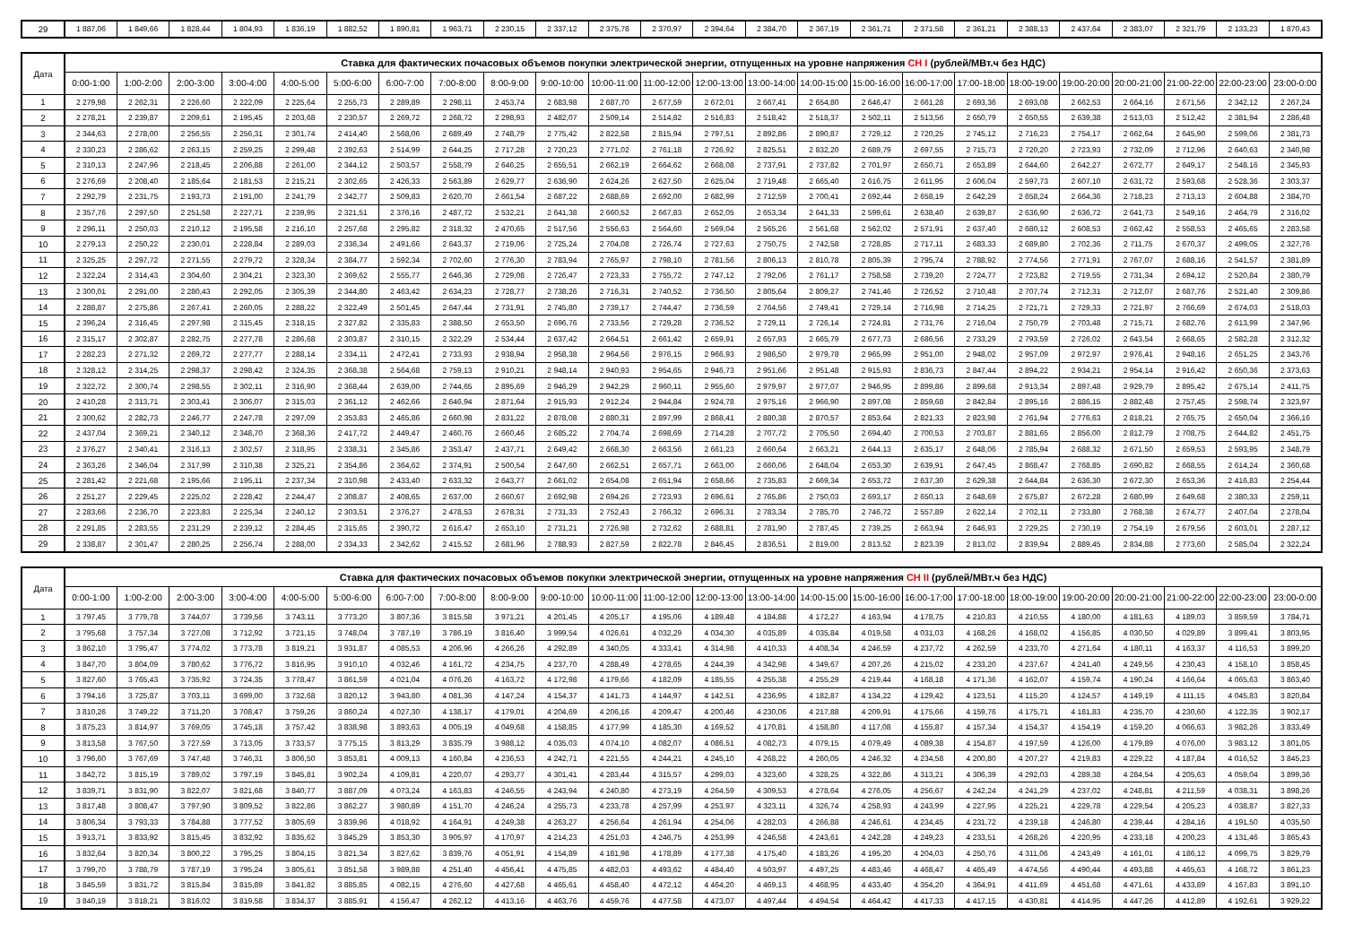| 29 | 1 887,06 | 1 849,66 | 1 828,44 | 1 804,93 | 1 836,19 | 1 882,52 | 1 890,81 | 1 963,71 | 2 230,15 | 2 337,12 | 2 375,78 | 2 370,97 | 2 394,64 | 2 384,70 | 2 367,19 | 2 361,71 | 2 371,58 | 2 361,21 | 2 388,13 | 2 437,64 | 2 383,07 | 2 321,79 | 2 133,23 | 1 870,43 |
| Дата | Ставка для фактических почасовых объемов покупки электрической энергии, отпущенных на уровне напряжения СН I (рублей/МВт.ч без НДС) | | | | | | | | | | | | | | | | | | | | | | | |
| --- | --- | --- | --- | --- | --- | --- | --- | --- | --- | --- | --- | --- | --- | --- | --- | --- | --- | --- | --- | --- | --- | --- | --- | --- |
| | 0:00-1:00 | 1:00-2:00 | 2:00-3:00 | 3:00-4:00 | 4:00-5:00 | 5:00-6:00 | 6:00-7:00 | 7:00-8:00 | 8:00-9:00 | 9:00-10:00 | 10:00-11:00 | 11:00-12:00 | 12:00-13:00 | 13:00-14:00 | 14:00-15:00 | 15:00-16:00 | 16:00-17:00 | 17:00-18:00 | 18:00-19:00 | 19:00-20:00 | 20:00-21:00 | 21:00-22:00 | 22:00-23:00 | 23:00-0:00 |
| 1 | 2 279,98 | 2 262,31 | 2 226,60 | 2 222,09 | 2 225,64 | 2 255,73 | 2 289,89 | 2 298,11 | 2 453,74 | 2 683,98 | 2 687,70 | 2 677,59 | 2 672,01 | 2 667,41 | 2 654,80 | 2 646,47 | 2 661,28 | 2 693,36 | 2 693,08 | 2 662,53 | 2 664,16 | 2 671,56 | 2 342,12 | 2 267,24 |
| 2 | 2 278,21 | 2 239,87 | 2 209,61 | 2 195,45 | 2 203,68 | 2 230,57 | 2 269,72 | 2 268,72 | 2 298,93 | 2 482,07 | 2 509,14 | 2 514,82 | 2 516,83 | 2 518,42 | 2 518,37 | 2 502,11 | 2 513,56 | 2 650,79 | 2 650,55 | 2 639,38 | 2 513,03 | 2 512,42 | 2 381,94 | 2 286,48 |
| 3 | 2 344,63 | 2 278,00 | 2 256,55 | 2 256,31 | 2 301,74 | 2 414,40 | 2 568,06 | 2 689,49 | 2 748,79 | 2 775,42 | 2 822,58 | 2 815,94 | 2 797,51 | 2 892,86 | 2 890,87 | 2 729,12 | 2 720,25 | 2 745,12 | 2 716,23 | 2 754,17 | 2 662,64 | 2 645,90 | 2 599,06 | 2 381,73 |
| 4 | 2 330,23 | 2 286,62 | 2 263,15 | 2 259,25 | 2 299,48 | 2 392,63 | 2 514,99 | 2 644,25 | 2 717,28 | 2 720,23 | 2 771,02 | 2 761,18 | 2 726,92 | 2 825,51 | 2 832,20 | 2 689,79 | 2 697,55 | 2 715,73 | 2 720,20 | 2 723,93 | 2 732,09 | 2 712,96 | 2 640,63 | 2 340,98 |
| 5 | 2 310,13 | 2 247,96 | 2 218,45 | 2 206,88 | 2 261,00 | 2 344,12 | 2 503,57 | 2 558,79 | 2 646,25 | 2 655,51 | 2 662,19 | 2 664,62 | 2 668,08 | 2 737,91 | 2 737,82 | 2 701,97 | 2 650,71 | 2 653,89 | 2 644,60 | 2 642,27 | 2 672,77 | 2 649,17 | 2 548,16 | 2 345,93 |
| 6 | 2 276,69 | 2 208,40 | 2 185,64 | 2 181,53 | 2 215,21 | 2 302,65 | 2 426,33 | 2 563,89 | 2 629,77 | 2 636,90 | 2 624,26 | 2 627,50 | 2 625,04 | 2 719,48 | 2 665,40 | 2 616,75 | 2 611,95 | 2 606,04 | 2 597,73 | 2 607,10 | 2 631,72 | 2 593,68 | 2 528,36 | 2 303,37 |
| 7 | 2 292,79 | 2 231,75 | 2 193,73 | 2 191,00 | 2 241,79 | 2 342,77 | 2 509,83 | 2 620,70 | 2 661,54 | 2 687,22 | 2 688,69 | 2 692,00 | 2 682,99 | 2 712,59 | 2 700,41 | 2 692,44 | 2 658,19 | 2 642,29 | 2 658,24 | 2 664,36 | 2 718,23 | 2 713,13 | 2 604,88 | 2 384,70 |
| 8 | 2 357,76 | 2 297,50 | 2 251,58 | 2 227,71 | 2 239,95 | 2 321,51 | 2 376,16 | 2 487,72 | 2 532,21 | 2 641,38 | 2 660,52 | 2 667,83 | 2 652,05 | 2 653,34 | 2 641,33 | 2 599,61 | 2 638,40 | 2 639,87 | 2 636,90 | 2 636,72 | 2 641,73 | 2 549,16 | 2 464,79 | 2 316,02 |
| 9 | 2 296,11 | 2 250,03 | 2 210,12 | 2 195,58 | 2 216,10 | 2 257,68 | 2 295,82 | 2 318,32 | 2 470,65 | 2 517,56 | 2 556,63 | 2 564,60 | 2 569,04 | 2 565,26 | 2 561,68 | 2 562,02 | 2 571,91 | 2 637,40 | 2 680,12 | 2 608,53 | 2 662,42 | 2 558,53 | 2 465,65 | 2 283,58 |
| 10 | 2 279,13 | 2 250,22 | 2 230,01 | 2 228,84 | 2 289,03 | 2 336,34 | 2 491,66 | 2 643,37 | 2 719,06 | 2 725,24 | 2 704,08 | 2 726,74 | 2 727,63 | 2 750,75 | 2 742,58 | 2 728,85 | 2 717,11 | 2 683,33 | 2 689,80 | 2 702,36 | 2 711,75 | 2 670,37 | 2 499,05 | 2 327,76 |
| 11 | 2 325,25 | 2 297,72 | 2 271,55 | 2 279,72 | 2 328,34 | 2 384,77 | 2 592,34 | 2 702,60 | 2 776,30 | 2 783,94 | 2 765,97 | 2 798,10 | 2 781,56 | 2 806,13 | 2 810,78 | 2 805,39 | 2 795,74 | 2 788,92 | 2 774,56 | 2 771,91 | 2 767,07 | 2 688,16 | 2 541,57 | 2 381,89 |
| 12 | 2 322,24 | 2 314,43 | 2 304,60 | 2 304,21 | 2 323,30 | 2 369,62 | 2 555,77 | 2 646,36 | 2 729,08 | 2 726,47 | 2 723,33 | 2 755,72 | 2 747,12 | 2 792,06 | 2 761,17 | 2 758,58 | 2 739,20 | 2 724,77 | 2 723,82 | 2 719,55 | 2 731,34 | 2 694,12 | 2 520,84 | 2 380,79 |
| 13 | 2 300,01 | 2 291,00 | 2 280,43 | 2 292,05 | 2 305,39 | 2 344,80 | 2 463,42 | 2 634,23 | 2 728,77 | 2 738,26 | 2 716,31 | 2 740,52 | 2 736,50 | 2 805,64 | 2 809,27 | 2 741,46 | 2 726,52 | 2 710,48 | 2 707,74 | 2 712,31 | 2 712,07 | 2 687,76 | 2 521,40 | 2 309,86 |
| 14 | 2 288,87 | 2 275,86 | 2 267,41 | 2 260,05 | 2 288,22 | 2 322,49 | 2 501,45 | 2 647,44 | 2 731,91 | 2 745,80 | 2 739,17 | 2 744,47 | 2 736,59 | 2 764,56 | 2 749,41 | 2 729,14 | 2 716,98 | 2 714,25 | 2 721,71 | 2 729,33 | 2 721,97 | 2 766,69 | 2 674,03 | 2 518,03 |
| 15 | 2 396,24 | 2 316,45 | 2 297,98 | 2 315,45 | 2 318,15 | 2 327,82 | 2 335,83 | 2 388,50 | 2 653,50 | 2 696,76 | 2 733,56 | 2 729,28 | 2 736,52 | 2 729,11 | 2 726,14 | 2 724,81 | 2 731,76 | 2 716,04 | 2 750,79 | 2 703,48 | 2 715,71 | 2 682,76 | 2 613,99 | 2 347,96 |
| 16 | 2 315,17 | 2 302,87 | 2 282,75 | 2 277,78 | 2 286,68 | 2 303,87 | 2 310,15 | 2 322,29 | 2 534,44 | 2 637,42 | 2 664,51 | 2 661,42 | 2 659,91 | 2 657,93 | 2 665,79 | 2 677,73 | 2 686,56 | 2 733,29 | 2 793,59 | 2 726,02 | 2 643,54 | 2 668,65 | 2 582,28 | 2 312,32 |
| 17 | 2 282,23 | 2 271,32 | 2 269,72 | 2 277,77 | 2 288,14 | 2 334,11 | 2 472,41 | 2 733,93 | 2 938,94 | 2 958,38 | 2 964,56 | 2 976,15 | 2 966,93 | 2 986,50 | 2 979,78 | 2 965,99 | 2 951,00 | 2 948,02 | 2 957,09 | 2 972,97 | 2 976,41 | 2 948,16 | 2 651,25 | 2 343,76 |
| 18 | 2 328,12 | 2 314,25 | 2 298,37 | 2 298,42 | 2 324,35 | 2 368,38 | 2 564,68 | 2 759,13 | 2 910,21 | 2 948,14 | 2 940,93 | 2 954,65 | 2 946,73 | 2 951,66 | 2 951,48 | 2 915,93 | 2 836,73 | 2 847,44 | 2 894,22 | 2 934,21 | 2 954,14 | 2 916,42 | 2 650,36 | 2 373,63 |
| 19 | 2 322,72 | 2 300,74 | 2 298,55 | 2 302,11 | 2 316,90 | 2 368,44 | 2 639,00 | 2 744,65 | 2 895,69 | 2 946,29 | 2 942,29 | 2 960,11 | 2 955,60 | 2 979,97 | 2 977,07 | 2 946,95 | 2 899,86 | 2 899,68 | 2 913,34 | 2 897,48 | 2 929,79 | 2 895,42 | 2 675,14 | 2 411,75 |
| 20 | 2 410,28 | 2 313,71 | 2 303,41 | 2 306,07 | 2 315,03 | 2 361,12 | 2 462,66 | 2 646,94 | 2 871,64 | 2 915,93 | 2 912,24 | 2 944,84 | 2 924,78 | 2 975,16 | 2 966,90 | 2 897,08 | 2 859,68 | 2 842,84 | 2 895,16 | 2 886,15 | 2 882,48 | 2 757,45 | 2 598,74 | 2 323,97 |
| 21 | 2 300,62 | 2 282,73 | 2 246,77 | 2 247,78 | 2 297,09 | 2 353,83 | 2 465,86 | 2 660,98 | 2 831,22 | 2 878,08 | 2 880,31 | 2 897,99 | 2 868,41 | 2 880,38 | 2 870,57 | 2 853,64 | 2 821,33 | 2 823,98 | 2 761,94 | 2 776,63 | 2 818,21 | 2 765,75 | 2 650,04 | 2 366,16 |
| 22 | 2 437,04 | 2 369,21 | 2 340,12 | 2 348,70 | 2 368,36 | 2 417,72 | 2 449,47 | 2 460,76 | 2 660,46 | 2 685,22 | 2 704,74 | 2 698,69 | 2 714,28 | 2 707,72 | 2 705,50 | 2 694,40 | 2 700,53 | 2 703,87 | 2 881,65 | 2 856,00 | 2 812,79 | 2 708,75 | 2 644,82 | 2 451,75 |
| 23 | 2 376,27 | 2 340,41 | 2 316,13 | 2 302,57 | 2 318,95 | 2 338,31 | 2 345,86 | 2 353,47 | 2 437,71 | 2 649,42 | 2 668,30 | 2 663,56 | 2 661,23 | 2 660,64 | 2 663,21 | 2 644,13 | 2 635,17 | 2 648,06 | 2 785,94 | 2 688,32 | 2 671,50 | 2 659,53 | 2 593,95 | 2 348,79 |
| 24 | 2 363,26 | 2 346,04 | 2 317,99 | 2 310,38 | 2 325,21 | 2 354,86 | 2 364,62 | 2 374,91 | 2 500,54 | 2 647,60 | 2 662,51 | 2 657,71 | 2 663,00 | 2 660,06 | 2 648,04 | 2 653,30 | 2 639,91 | 2 647,45 | 2 868,47 | 2 768,85 | 2 690,82 | 2 668,55 | 2 614,24 | 2 360,68 |
| 25 | 2 281,42 | 2 221,68 | 2 195,66 | 2 195,11 | 2 237,34 | 2 310,98 | 2 433,40 | 2 633,32 | 2 643,77 | 2 661,02 | 2 654,08 | 2 651,94 | 2 658,66 | 2 735,83 | 2 669,34 | 2 653,72 | 2 637,30 | 2 629,38 | 2 644,84 | 2 636,30 | 2 672,30 | 2 653,36 | 2 416,83 | 2 254,44 |
| 26 | 2 251,27 | 2 229,45 | 2 225,02 | 2 228,42 | 2 244,47 | 2 308,87 | 2 408,65 | 2 637,00 | 2 660,67 | 2 692,98 | 2 694,26 | 2 723,93 | 2 696,61 | 2 765,86 | 2 750,03 | 2 693,17 | 2 650,13 | 2 648,69 | 2 675,87 | 2 672,28 | 2 680,99 | 2 649,68 | 2 380,33 | 2 259,11 |
| 27 | 2 283,66 | 2 236,70 | 2 223,83 | 2 225,34 | 2 240,12 | 2 303,51 | 2 376,27 | 2 478,53 | 2 678,31 | 2 731,33 | 2 752,43 | 2 766,32 | 2 696,31 | 2 783,34 | 2 785,70 | 2 746,72 | 2 557,89 | 2 622,14 | 2 702,11 | 2 733,80 | 2 768,38 | 2 674,77 | 2 407,04 | 2 278,04 |
| 28 | 2 291,85 | 2 283,55 | 2 231,29 | 2 239,12 | 2 284,45 | 2 315,65 | 2 390,72 | 2 616,47 | 2 653,10 | 2 731,21 | 2 726,98 | 2 732,62 | 2 688,81 | 2 781,90 | 2 787,45 | 2 739,25 | 2 663,94 | 2 646,93 | 2 729,25 | 2 730,19 | 2 754,19 | 2 679,56 | 2 603,01 | 2 287,12 |
| 29 | 2 338,87 | 2 301,47 | 2 280,25 | 2 256,74 | 2 288,00 | 2 334,33 | 2 342,62 | 2 415,52 | 2 681,96 | 2 788,93 | 2 827,59 | 2 822,78 | 2 846,45 | 2 836,51 | 2 819,00 | 2 813,52 | 2 823,39 | 2 813,02 | 2 839,94 | 2 889,45 | 2 834,88 | 2 773,60 | 2 585,04 | 2 322,24 |
| Дата | Ставка для фактических почасовых объемов покупки электрической энергии, отпущенных на уровне напряжения СН II (рублей/МВт.ч без НДС) | | | | | | | | | | | | | | | | | | | | | | | |
| --- | --- | --- | --- | --- | --- | --- | --- | --- | --- | --- | --- | --- | --- | --- | --- | --- | --- | --- | --- | --- | --- | --- | --- | --- |
| | 0:00-1:00 | 1:00-2:00 | 2:00-3:00 | 3:00-4:00 | 4:00-5:00 | 5:00-6:00 | 6:00-7:00 | 7:00-8:00 | 8:00-9:00 | 9:00-10:00 | 10:00-11:00 | 11:00-12:00 | 12:00-13:00 | 13:00-14:00 | 14:00-15:00 | 15:00-16:00 | 16:00-17:00 | 17:00-18:00 | 18:00-19:00 | 19:00-20:00 | 20:00-21:00 | 21:00-22:00 | 22:00-23:00 | 23:00-0:00 |
| 1 | 3 797,45 | 3 779,78 | 3 744,07 | 3 739,56 | 3 743,11 | 3 773,20 | 3 807,36 | 3 815,58 | 3 971,21 | 4 201,45 | 4 205,17 | 4 195,06 | 4 189,48 | 4 184,88 | 4 172,27 | 4 163,94 | 4 178,75 | 4 210,83 | 4 210,55 | 4 180,00 | 4 181,63 | 4 189,03 | 3 859,59 | 3 784,71 |
| 2 | 3 795,68 | 3 757,34 | 3 727,08 | 3 712,92 | 3 721,15 | 3 748,04 | 3 787,19 | 3 786,19 | 3 816,40 | 3 999,54 | 4 026,61 | 4 032,29 | 4 034,30 | 4 035,89 | 4 035,84 | 4 019,58 | 4 031,03 | 4 168,26 | 4 168,02 | 4 156,85 | 4 030,50 | 4 029,89 | 3 899,41 | 3 803,95 |
| 3 | 3 862,10 | 3 795,47 | 3 774,02 | 3 773,78 | 3 819,21 | 3 931,87 | 4 085,53 | 4 206,96 | 4 266,26 | 4 292,89 | 4 340,05 | 4 333,41 | 4 314,98 | 4 410,33 | 4 408,34 | 4 246,59 | 4 237,72 | 4 262,59 | 4 233,70 | 4 271,64 | 4 180,11 | 4 163,37 | 4 116,53 | 3 899,20 |
| 4 | 3 847,70 | 3 804,09 | 3 780,62 | 3 776,72 | 3 816,95 | 3 910,10 | 4 032,46 | 4 161,72 | 4 234,75 | 4 237,70 | 4 288,49 | 4 278,65 | 4 244,39 | 4 342,98 | 4 349,67 | 4 207,26 | 4 215,02 | 4 233,20 | 4 237,67 | 4 241,40 | 4 249,56 | 4 230,43 | 4 158,10 | 3 858,45 |
| 5 | 3 827,60 | 3 765,43 | 3 735,92 | 3 724,35 | 3 778,47 | 3 861,59 | 4 021,04 | 4 076,26 | 4 163,72 | 4 172,98 | 4 179,66 | 4 182,09 | 4 185,55 | 4 255,38 | 4 255,29 | 4 219,44 | 4 168,18 | 4 171,36 | 4 162,07 | 4 159,74 | 4 190,24 | 4 166,64 | 4 065,63 | 3 863,40 |
| 6 | 3 794,16 | 3 725,87 | 3 703,11 | 3 699,00 | 3 732,68 | 3 820,12 | 3 943,80 | 4 081,36 | 4 147,24 | 4 154,37 | 4 141,73 | 4 144,97 | 4 142,51 | 4 236,95 | 4 182,87 | 4 134,22 | 4 129,42 | 4 123,51 | 4 115,20 | 4 124,57 | 4 149,19 | 4 111,15 | 4 045,83 | 3 820,84 |
| 7 | 3 810,26 | 3 749,22 | 3 711,20 | 3 708,47 | 3 759,26 | 3 860,24 | 4 027,30 | 4 138,17 | 4 179,01 | 4 204,69 | 4 206,16 | 4 209,47 | 4 200,46 | 4 230,06 | 4 217,88 | 4 209,91 | 4 175,66 | 4 159,76 | 4 175,71 | 4 181,83 | 4 235,70 | 4 230,60 | 4 122,35 | 3 902,17 |
| 8 | 3 875,23 | 3 814,97 | 3 769,05 | 3 745,18 | 3 757,42 | 3 838,98 | 3 893,63 | 4 005,19 | 4 049,68 | 4 158,85 | 4 177,99 | 4 185,30 | 4 169,52 | 4 170,81 | 4 158,80 | 4 117,08 | 4 155,87 | 4 157,34 | 4 154,37 | 4 154,19 | 4 159,20 | 4 066,63 | 3 982,26 | 3 833,49 |
| 9 | 3 813,58 | 3 767,50 | 3 727,59 | 3 713,05 | 3 733,57 | 3 775,15 | 3 813,29 | 3 835,79 | 3 988,12 | 4 035,03 | 4 074,10 | 4 082,07 | 4 086,51 | 4 082,73 | 4 079,15 | 4 079,49 | 4 089,38 | 4 154,87 | 4 197,59 | 4 126,00 | 4 179,89 | 4 076,00 | 3 983,12 | 3 801,05 |
| 10 | 3 796,60 | 3 767,69 | 3 747,48 | 3 746,31 | 3 806,50 | 3 853,81 | 4 009,13 | 4 160,84 | 4 236,53 | 4 242,71 | 4 221,55 | 4 244,21 | 4 245,10 | 4 268,22 | 4 260,05 | 4 246,32 | 4 234,58 | 4 200,80 | 4 207,27 | 4 219,83 | 4 229,22 | 4 187,84 | 4 016,52 | 3 845,23 |
| 11 | 3 842,72 | 3 815,19 | 3 789,02 | 3 797,19 | 3 845,81 | 3 902,24 | 4 109,81 | 4 220,07 | 4 293,77 | 4 301,41 | 4 283,44 | 4 315,57 | 4 299,03 | 4 323,60 | 4 328,25 | 4 322,86 | 4 313,21 | 4 306,39 | 4 292,03 | 4 289,38 | 4 284,54 | 4 205,63 | 4 059,04 | 3 899,36 |
| 12 | 3 839,71 | 3 831,90 | 3 822,07 | 3 821,68 | 3 840,77 | 3 887,09 | 4 073,24 | 4 163,83 | 4 246,55 | 4 243,94 | 4 240,80 | 4 273,19 | 4 264,59 | 4 309,53 | 4 278,64 | 4 276,05 | 4 256,67 | 4 242,24 | 4 241,29 | 4 237,02 | 4 248,81 | 4 211,59 | 4 038,31 | 3 898,26 |
| 13 | 3 817,48 | 3 808,47 | 3 797,90 | 3 809,52 | 3 822,86 | 3 862,27 | 3 980,89 | 4 151,70 | 4 246,24 | 4 255,73 | 4 233,78 | 4 257,99 | 4 253,97 | 4 323,11 | 4 326,74 | 4 258,93 | 4 243,99 | 4 227,95 | 4 225,21 | 4 229,78 | 4 229,54 | 4 205,23 | 4 038,87 | 3 827,33 |
| 14 | 3 806,34 | 3 793,33 | 3 784,88 | 3 777,52 | 3 805,69 | 3 839,96 | 4 018,92 | 4 164,91 | 4 249,38 | 4 263,27 | 4 256,64 | 4 261,94 | 4 254,06 | 4 282,03 | 4 266,88 | 4 246,61 | 4 234,45 | 4 231,72 | 4 239,18 | 4 246,80 | 4 239,44 | 4 284,16 | 4 191,50 | 4 035,50 |
| 15 | 3 913,71 | 3 833,92 | 3 815,45 | 3 832,92 | 3 835,62 | 3 845,29 | 3 853,30 | 3 905,97 | 4 170,97 | 4 214,23 | 4 251,03 | 4 246,75 | 4 253,99 | 4 246,58 | 4 243,61 | 4 242,28 | 4 249,23 | 4 233,51 | 4 268,26 | 4 220,95 | 4 233,18 | 4 200,23 | 4 131,46 | 3 865,43 |
| 16 | 3 832,64 | 3 820,34 | 3 800,22 | 3 795,25 | 3 804,15 | 3 821,34 | 3 827,62 | 3 839,76 | 4 051,91 | 4 154,89 | 4 181,98 | 4 178,89 | 4 177,38 | 4 175,40 | 4 183,26 | 4 195,20 | 4 204,03 | 4 250,76 | 4 311,06 | 4 243,49 | 4 161,01 | 4 186,12 | 4 099,75 | 3 829,79 |
| 17 | 3 799,70 | 3 788,79 | 3 787,19 | 3 795,24 | 3 805,61 | 3 851,58 | 3 989,88 | 4 251,40 | 4 456,41 | 4 475,85 | 4 482,03 | 4 493,62 | 4 484,40 | 4 503,97 | 4 497,25 | 4 483,46 | 4 468,47 | 4 465,49 | 4 474,56 | 4 490,44 | 4 493,88 | 4 465,63 | 4 168,72 | 3 861,23 |
| 18 | 3 845,59 | 3 831,72 | 3 815,84 | 3 815,89 | 3 841,82 | 3 885,85 | 4 082,15 | 4 276,60 | 4 427,68 | 4 465,61 | 4 458,40 | 4 472,12 | 4 464,20 | 4 469,13 | 4 468,95 | 4 433,40 | 4 354,20 | 4 364,91 | 4 411,69 | 4 451,68 | 4 471,61 | 4 433,89 | 4 167,83 | 3 891,10 |
| 19 | 3 840,19 | 3 818,21 | 3 816,02 | 3 819,58 | 3 834,37 | 3 885,91 | 4 156,47 | 4 262,12 | 4 413,16 | 4 463,76 | 4 459,76 | 4 477,58 | 4 473,07 | 4 497,44 | 4 494,54 | 4 464,42 | 4 417,33 | 4 417,15 | 4 430,81 | 4 414,95 | 4 447,26 | 4 412,89 | 4 192,61 | 3 929,22 |